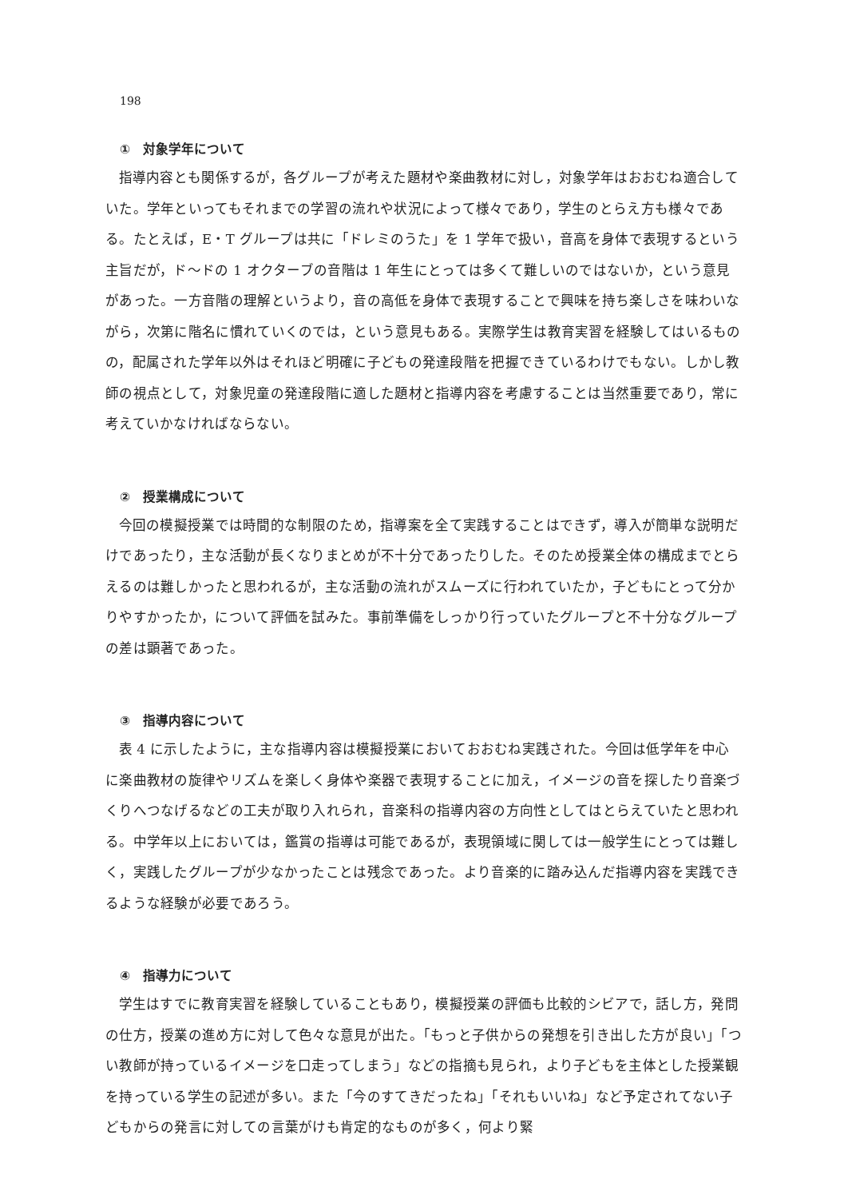198
①　対象学年について
指導内容とも関係するが，各グループが考えた題材や楽曲教材に対し，対象学年はおおむね適合していた。学年といってもそれまでの学習の流れや状況によって様々であり，学生のとらえ方も様々である。たとえば，E・T グループは共に「ドレミのうた」を 1 学年で扱い，音高を身体で表現するという主旨だが，ド〜ドの 1 オクターブの音階は 1 年生にとっては多くて難しいのではないか，という意見があった。一方音階の理解というより，音の高低を身体で表現することで興味を持ち楽しさを味わいながら，次第に階名に慣れていくのでは，という意見もある。実際学生は教育実習を経験してはいるものの，配属された学年以外はそれほど明確に子どもの発達段階を把握できているわけでもない。しかし教師の視点として，対象児童の発達段階に適した題材と指導内容を考慮することは当然重要であり，常に考えていかなければならない。
②　授業構成について
今回の模擬授業では時間的な制限のため，指導案を全て実践することはできず，導入が簡単な説明だけであったり，主な活動が長くなりまとめが不十分であったりした。そのため授業全体の構成までとらえるのは難しかったと思われるが，主な活動の流れがスムーズに行われていたか，子どもにとって分かりやすかったか，について評価を試みた。事前準備をしっかり行っていたグループと不十分なグループの差は顕著であった。
③　指導内容について
表 4 に示したように，主な指導内容は模擬授業においておおむね実践された。今回は低学年を中心に楽曲教材の旋律やリズムを楽しく身体や楽器で表現することに加え，イメージの音を探したり音楽づくりへつなげるなどの工夫が取り入れられ，音楽科の指導内容の方向性としてはとらえていたと思われる。中学年以上においては，鑑賞の指導は可能であるが，表現領域に関しては一般学生にとっては難しく，実践したグループが少なかったことは残念であった。より音楽的に踏み込んだ指導内容を実践できるような経験が必要であろう。
④　指導力について
学生はすでに教育実習を経験していることもあり，模擬授業の評価も比較的シビアで，話し方，発問の仕方，授業の進め方に対して色々な意見が出た。「もっと子供からの発想を引き出した方が良い」「つい教師が持っているイメージを口走ってしまう」などの指摘も見られ，より子どもを主体とした授業観を持っている学生の記述が多い。また「今のすてきだったね」「それもいいね」など予定されてない子どもからの発言に対しての言葉がけも肯定的なものが多く，何より緊